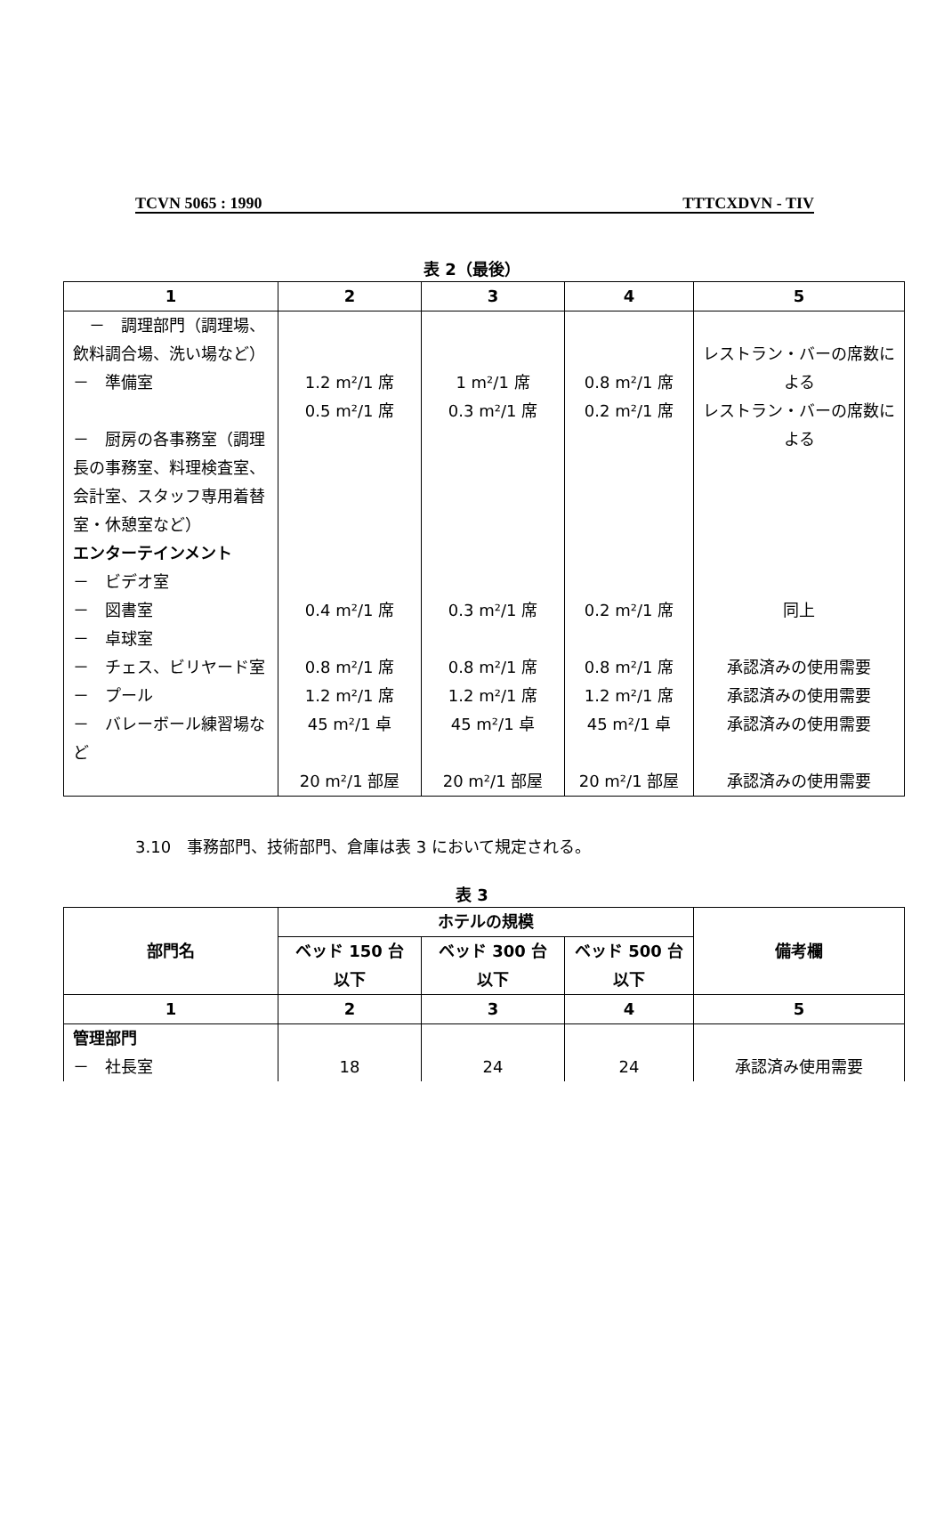TCVN 5065 : 1990 TTTCXDVN - TIV
表 2（最後）
| 1 | 2 | 3 | 4 | 5 |
| --- | --- | --- | --- | --- |
| － 調理部門（調理場、飲料調合場、洗い場など） － 準備室 － 厨房の各事務室（調理長の事務室、料理検査室、会計室、スタッフ専用着替室・休憩室など） エンターテインメント － ビデオ室 － 図書室 － 卓球室 － チェス、ビリヤード室 － プール － バレーボール練習場など | 1.2 m²/1 席 0.5 m²/1 席 0.4 m²/1 席 0.8 m²/1 席 1.2 m²/1 席 45 m²/1 卓 20 m²/1 部屋 | 1 m²/1 席 0.3 m²/1 席 0.3 m²/1 席 0.8 m²/1 席 1.2 m²/1 席 45 m²/1 卓 20 m²/1 部屋 | 0.8 m²/1 席 0.2 m²/1 席 0.2 m²/1 席 0.8 m²/1 席 1.2 m²/1 席 45 m²/1 卓 20 m²/1 部屋 | レストラン・バーの席数による レストラン・バーの席数による 同上 承認済みの使用需要 承認済みの使用需要 承認済みの使用需要 承認済みの使用需要 |
3.10　事務部門、技術部門、倉庫は表 3 において規定される。
表 3
| 部門名 | ホテルの規模 | | | 備考欄 |
| --- | --- | --- | --- | --- |
| | ベッド 150 台以下 | ベッド 300 台以下 | ベッド 500 台以下 | |
| 1 | 2 | 3 | 4 | 5 |
| 管理部門 － 社長室 | 18 | 24 | 24 | 承認済み使用需要 |